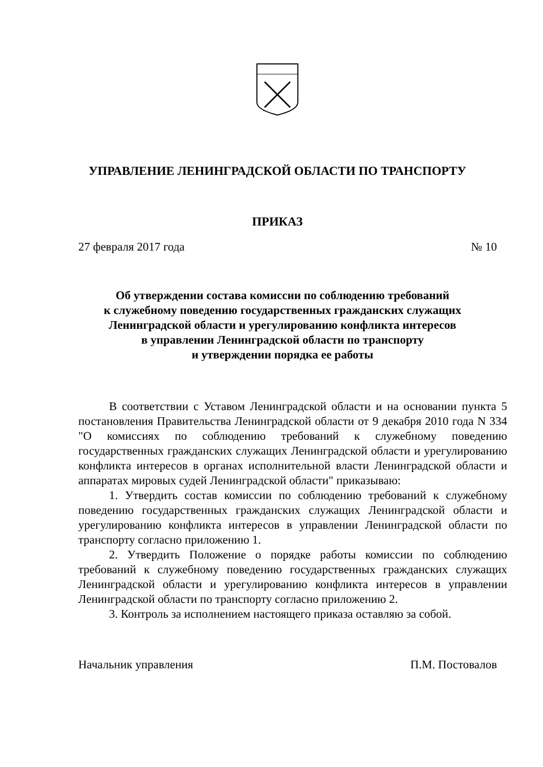УПРАВЛЕНИЕ ЛЕНИНГРАДСКОЙ ОБЛАСТИ ПО ТРАНСПОРТУ
ПРИКАЗ
27 февраля 2017 года № 10
Об утверждении состава комиссии по соблюдению требований
к служебному поведению государственных гражданских служащих
Ленинградской области и урегулированию конфликта интересов
в управлении Ленинградской области по транспорту
и утверждении порядка ее работы
В соответствии с Уставом Ленинградской области и на основании пункта 5 постановления Правительства Ленинградской области от 9 декабря 2010 года N 334 "О комиссиях по соблюдению требований к служебному поведению государственных гражданских служащих Ленинградской области и урегулированию конфликта интересов в органах исполнительной власти Ленинградской области и аппаратах мировых судей Ленинградской области" приказываю:
1. Утвердить состав комиссии по соблюдению требований к служебному поведению государственных гражданских служащих Ленинградской области и урегулированию конфликта интересов в управлении Ленинградской области по транспорту согласно приложению 1.
2. Утвердить Положение о порядке работы комиссии по соблюдению требований к служебному поведению государственных гражданских служащих Ленинградской области и урегулированию конфликта интересов в управлении Ленинградской области по транспорту согласно приложению 2.
3. Контроль за исполнением настоящего приказа оставляю за собой.
Начальник управления П.М. Постовалов